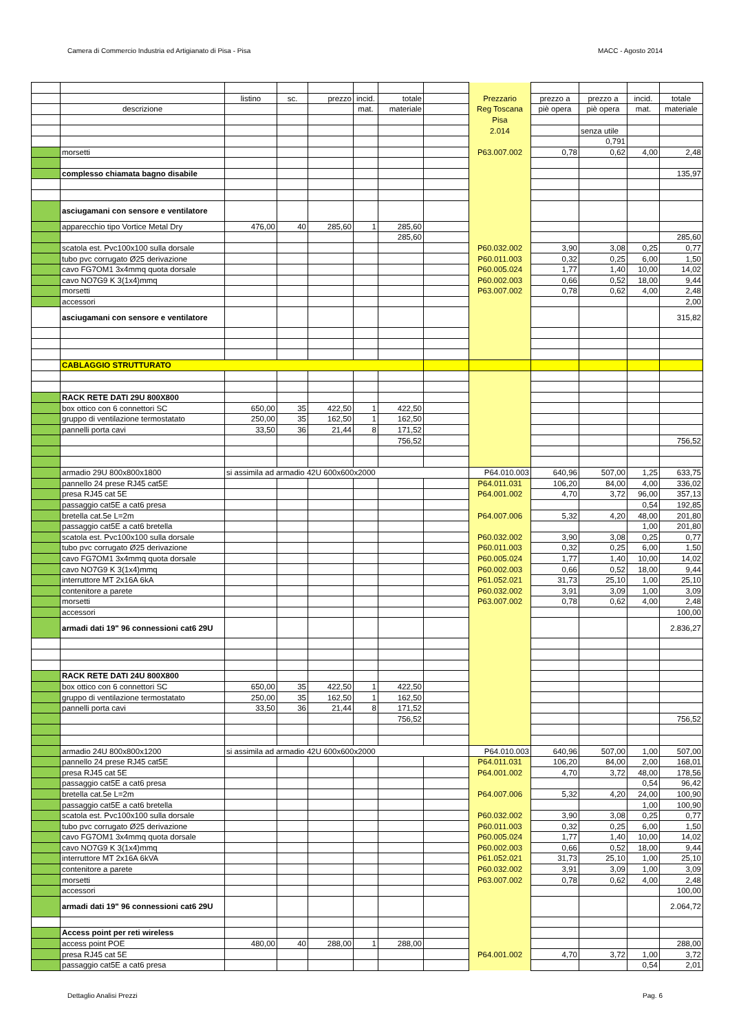Camera di Commercio Industria ed Artigianato di Pisa - Pisa MACC - Agosto 2014
| | | listino | sc. | prezzo | incid. | totale | | Prezzario | prezzo a | prezzo a | incid. | totale |
| | descrizione | | | | mat. | materiale | | Reg Toscana | piè opera | piè opera | mat. | materiale |
| | | | | | | | | Pisa | | | | |
| | | | | | | | | 2.014 | | senza utile | | |
| | | | | | | | | | | 0,791 | | |
| | morsetti | | | | | | | P63.007.002 | 0,78 | 0,62 | 4,00 | 2,48 |
| | complesso chiamata bagno disabile | | | | | | | | | | | 135,97 |
| | asciugamani con sensore e ventilatore | | | | | | | | | | | |
| | apparecchio tipo Vortice Metal Dry | 476,00 | 40 | 285,60 | 1 | 285,60 | | | | | | |
| | | | | | | 285,60 | | | | | | 285,60 |
| | scatola est. Pvc100x100 sulla dorsale | | | | | | | P60.032.002 | 3,90 | 3,08 | 0,25 | 0,77 |
| | tubo pvc corrugato Ø25 derivazione | | | | | | | P60.011.003 | 0,32 | 0,25 | 6,00 | 1,50 |
| | cavo FG7OM1 3x4mmq quota dorsale | | | | | | | P60.005.024 | 1,77 | 1,40 | 10,00 | 14,02 |
| | cavo NO7G9 K 3(1x4)mmq | | | | | | | P60.002.003 | 0,66 | 0,52 | 18,00 | 9,44 |
| | morsetti | | | | | | | P63.007.002 | 0,78 | 0,62 | 4,00 | 2,48 |
| | accessori | | | | | | | | | | | 2,00 |
| | asciugamani con sensore e ventilatore | | | | | | | | | | | 315,82 |
| | CABLAGGIO STRUTTURATO | | | | | | | | | | | |
| | RACK RETE DATI 29U 800X800 | | | | | | | | | | | |
| | box ottico con 6 connettori SC | 650,00 | 35 | 422,50 | 1 | 422,50 | | | | | | |
| | gruppo di ventilazione termostatato | 250,00 | 35 | 162,50 | 1 | 162,50 | | | | | | |
| | pannelli porta cavi | 33,50 | 36 | 21,44 | 8 | 171,52 | | | | | | |
| | | | | | | 756,52 | | | | | | 756,52 |
| | armadio 29U 800x800x1800 | si assimila ad armadio 42U 600x600x2000 | | | | | | P64.010.003 | 640,96 | 507,00 | 1,25 | 633,75 |
| | pannello 24 prese RJ45 cat5E | | | | | | | P64.011.031 | 106,20 | 84,00 | 4,00 | 336,02 |
| | presa RJ45 cat 5E | | | | | | | P64.001.002 | 4,70 | 3,72 | 96,00 | 357,13 |
| | passaggio cat5E a cat6 presa | | | | | | | | | | 0,54 | 192,85 |
| | bretella cat.5e L=2m | | | | | | | P64.007.006 | 5,32 | 4,20 | 48,00 | 201,80 |
| | passaggio cat5E a cat6 bretella | | | | | | | | | | 1,00 | 201,80 |
| | scatola est. Pvc100x100 sulla dorsale | | | | | | | P60.032.002 | 3,90 | 3,08 | 0,25 | 0,77 |
| | tubo pvc corrugato Ø25 derivazione | | | | | | | P60.011.003 | 0,32 | 0,25 | 6,00 | 1,50 |
| | cavo FG7OM1 3x4mmq quota dorsale | | | | | | | P60.005.024 | 1,77 | 1,40 | 10,00 | 14,02 |
| | cavo NO7G9 K 3(1x4)mmq | | | | | | | P60.002.003 | 0,66 | 0,52 | 18,00 | 9,44 |
| | interruttore MT 2x16A 6kA | | | | | | | P61.052.021 | 31,73 | 25,10 | 1,00 | 25,10 |
| | contenitore a parete | | | | | | | P60.032.002 | 3,91 | 3,09 | 1,00 | 3,09 |
| | morsetti | | | | | | | P63.007.002 | 0,78 | 0,62 | 4,00 | 2,48 |
| | accessori | | | | | | | | | | | 100,00 |
| | armadi dati 19" 96 connessioni cat6 29U | | | | | | | | | | | 2.836,27 |
| | RACK RETE DATI 24U 800X800 | | | | | | | | | | | |
| | box ottico con 6 connettori SC | 650,00 | 35 | 422,50 | 1 | 422,50 | | | | | | |
| | gruppo di ventilazione termostatato | 250,00 | 35 | 162,50 | 1 | 162,50 | | | | | | |
| | pannelli porta cavi | 33,50 | 36 | 21,44 | 8 | 171,52 | | | | | | |
| | | | | | | 756,52 | | | | | | 756,52 |
| | armadio 24U 800x800x1200 | si assimila ad armadio 42U 600x600x2000 | | | | | | P64.010.003 | 640,96 | 507,00 | 1,00 | 507,00 |
| | pannello 24 prese RJ45 cat5E | | | | | | | P64.011.031 | 106,20 | 84,00 | 2,00 | 168,01 |
| | presa RJ45 cat 5E | | | | | | | P64.001.002 | 4,70 | 3,72 | 48,00 | 178,56 |
| | passaggio cat5E a cat6 presa | | | | | | | | | | 0,54 | 96,42 |
| | bretella cat.5e L=2m | | | | | | | P64.007.006 | 5,32 | 4,20 | 24,00 | 100,90 |
| | passaggio cat5E a cat6 bretella | | | | | | | | | | 1,00 | 100,90 |
| | scatola est. Pvc100x100 sulla dorsale | | | | | | | P60.032.002 | 3,90 | 3,08 | 0,25 | 0,77 |
| | tubo pvc corrugato Ø25 derivazione | | | | | | | P60.011.003 | 0,32 | 0,25 | 6,00 | 1,50 |
| | cavo FG7OM1 3x4mmq quota dorsale | | | | | | | P60.005.024 | 1,77 | 1,40 | 10,00 | 14,02 |
| | cavo NO7G9 K 3(1x4)mmq | | | | | | | P60.002.003 | 0,66 | 0,52 | 18,00 | 9,44 |
| | interruttore MT 2x16A 6kVA | | | | | | | P61.052.021 | 31,73 | 25,10 | 1,00 | 25,10 |
| | contenitore a parete | | | | | | | P60.032.002 | 3,91 | 3,09 | 1,00 | 3,09 |
| | morsetti | | | | | | | P63.007.002 | 0,78 | 0,62 | 4,00 | 2,48 |
| | accessori | | | | | | | | | | | 100,00 |
| | armadi dati 19" 96 connessioni cat6 29U | | | | | | | | | | | 2.064,72 |
| | Access point per reti wireless | | | | | | | | | | | |
| | access point POE | 480,00 | 40 | 288,00 | 1 | 288,00 | | | | | | 288,00 |
| | presa RJ45 cat 5E | | | | | | | P64.001.002 | 4,70 | 3,72 | 1,00 | 3,72 |
| | passaggio cat5E a cat6 presa | | | | | | | | | | 0,54 | 2,01 |
Dettaglio Analisi Prezzi Pag. 6